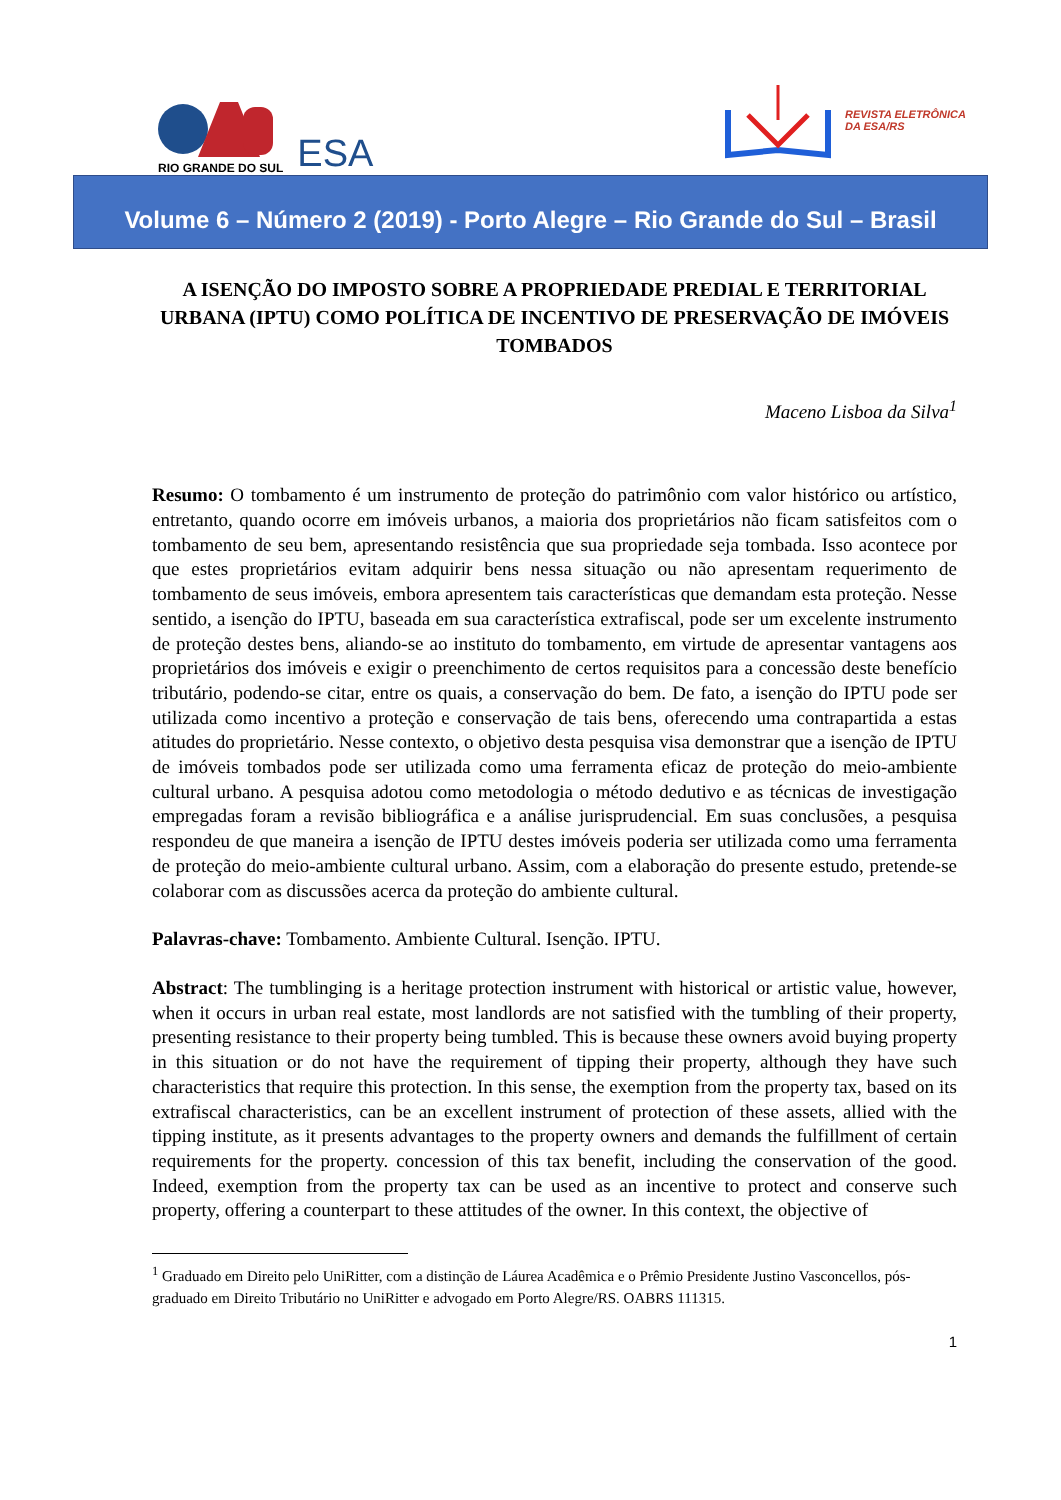RIO GRANDE DO SUL
ESA
REVISTA ELETRÔNICA
DA ESA/RS
Volume 6 – Número 2 (2019) - Porto Alegre – Rio Grande do Sul – Brasil
A ISENÇÃO DO IMPOSTO SOBRE A PROPRIEDADE PREDIAL E TERRITORIAL URBANA (IPTU) COMO POLÍTICA DE INCENTIVO DE PRESERVAÇÃO DE IMÓVEIS TOMBADOS
Maceno Lisboa da Silva<sup>1</sup>
Resumo: O tombamento é um instrumento de proteção do patrimônio com valor histórico ou artístico, entretanto, quando ocorre em imóveis urbanos, a maioria dos proprietários não ficam satisfeitos com o tombamento de seu bem, apresentando resistência que sua propriedade seja tombada. Isso acontece por que estes proprietários evitam adquirir bens nessa situação ou não apresentam requerimento de tombamento de seus imóveis, embora apresentem tais características que demandam esta proteção. Nesse sentido, a isenção do IPTU, baseada em sua característica extrafiscal, pode ser um excelente instrumento de proteção destes bens, aliando-se ao instituto do tombamento, em virtude de apresentar vantagens aos proprietários dos imóveis e exigir o preenchimento de certos requisitos para a concessão deste benefício tributário, podendo-se citar, entre os quais, a conservação do bem. De fato, a isenção do IPTU pode ser utilizada como incentivo a proteção e conservação de tais bens, oferecendo uma contrapartida a estas atitudes do proprietário. Nesse contexto, o objetivo desta pesquisa visa demonstrar que a isenção de IPTU de imóveis tombados pode ser utilizada como uma ferramenta eficaz de proteção do meio-ambiente cultural urbano. A pesquisa adotou como metodologia o método dedutivo e as técnicas de investigação empregadas foram a revisão bibliográfica e a análise jurisprudencial. Em suas conclusões, a pesquisa respondeu de que maneira a isenção de IPTU destes imóveis poderia ser utilizada como uma ferramenta de proteção do meio-ambiente cultural urbano. Assim, com a elaboração do presente estudo, pretende-se colaborar com as discussões acerca da proteção do ambiente cultural.
Palavras-chave: Tombamento. Ambiente Cultural. Isenção. IPTU.
Abstract: The tumblinging is a heritage protection instrument with historical or artistic value, however, when it occurs in urban real estate, most landlords are not satisfied with the tumbling of their property, presenting resistance to their property being tumbled. This is because these owners avoid buying property in this situation or do not have the requirement of tipping their property, although they have such characteristics that require this protection. In this sense, the exemption from the property tax, based on its extrafiscal characteristics, can be an excellent instrument of protection of these assets, allied with the tipping institute, as it presents advantages to the property owners and demands the fulfillment of certain requirements for the property. concession of this tax benefit, including the conservation of the good. Indeed, exemption from the property tax can be used as an incentive to protect and conserve such property, offering a counterpart to these attitudes of the owner. In this context, the objective of
<sup>1</sup> Graduado em Direito pelo UniRitter, com a distinção de Láurea Acadêmica e o Prêmio Presidente Justino Vasconcellos, pós-graduado em Direito Tributário no UniRitter e advogado em Porto Alegre/RS. OABRS 111315.
1